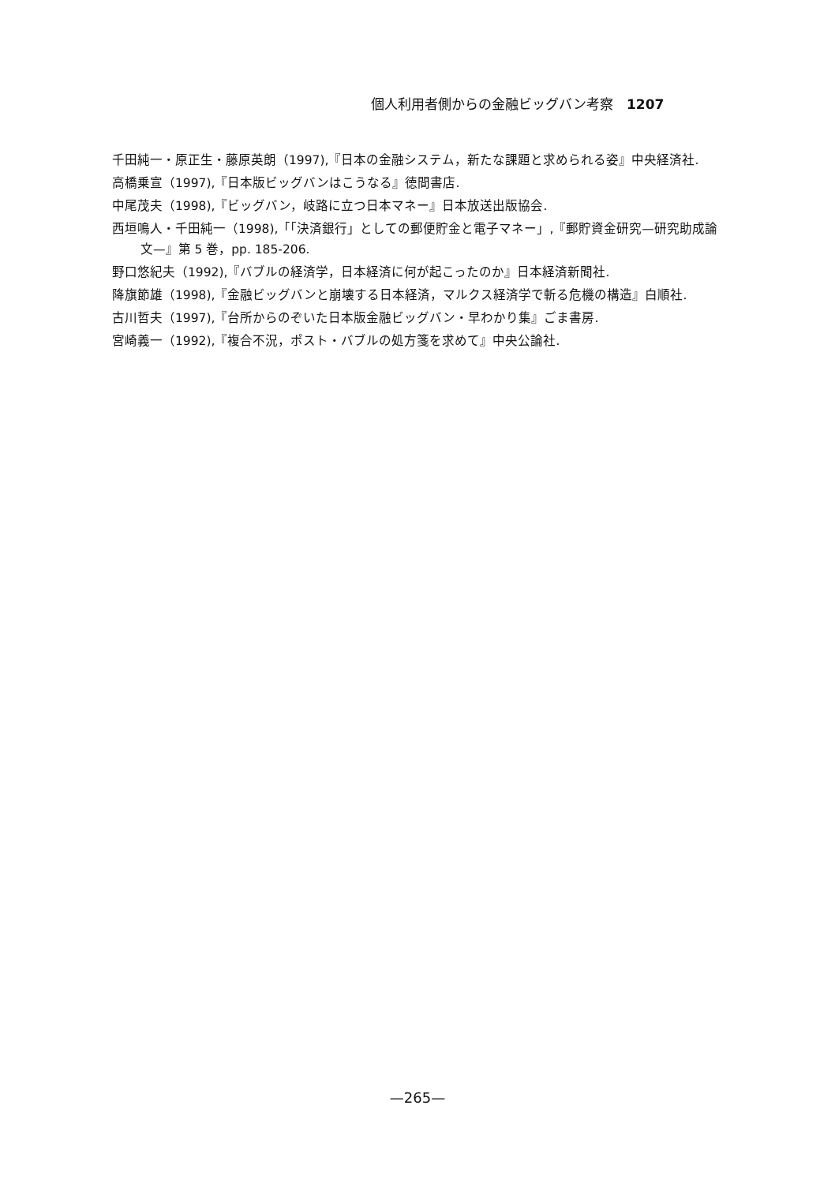個人利用者側からの金融ビッグバン考察　1207
千田純一・原正生・藤原英朗（1997),『日本の金融システム，新たな課題と求められる姿』中央経済社.
高橋乗宣（1997),『日本版ビッグバンはこうなる』徳間書店.
中尾茂夫（1998),『ビッグバン，岐路に立つ日本マネー』日本放送出版協会.
西垣鳴人・千田純一（1998),「「決済銀行」としての郵便貯金と電子マネー」,『郵貯資金研究—研究助成論文—』第 5 巻，pp. 185-206.
野口悠紀夫（1992),『バブルの経済学，日本経済に何が起こったのか』日本経済新聞社.
降旗節雄（1998),『金融ビッグバンと崩壊する日本経済，マルクス経済学で斬る危機の構造』白順社.
古川哲夫（1997),『台所からのぞいた日本版金融ビッグバン・早わかり集』ごま書房.
宮崎義一（1992),『複合不況，ポスト・バブルの処方箋を求めて』中央公論社.
—265—